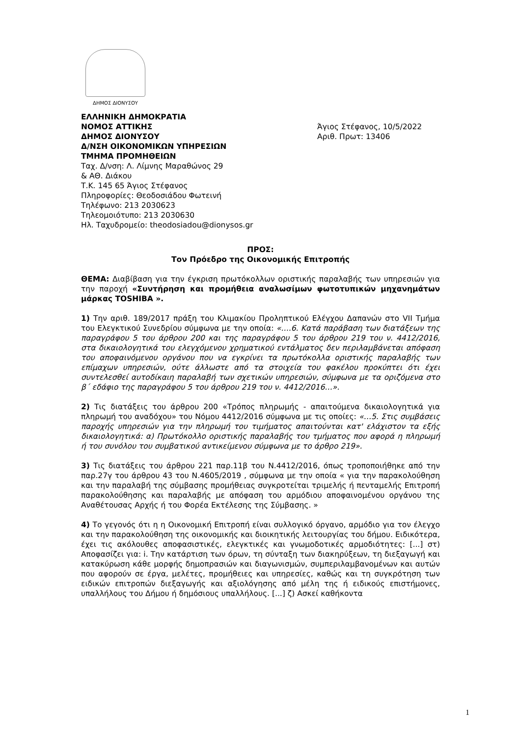ΔΗΜΟΣ ΔΙΟΝΥΣΟΥ
ΕΛΛΗΝΙΚΗ ΔΗΜΟΚΡΑΤΙΑ
ΝΟΜΟΣ ΑΤΤΙΚΗΣ
ΔΗΜΟΣ ΔΙΟΝΥΣΟΥ
Δ/ΝΣΗ ΟΙΚΟΝΟΜΙΚΩΝ ΥΠΗΡΕΣΙΩΝ
ΤΜΗΜΑ ΠΡΟΜΗΘΕΙΩΝ
Ταχ. Δ/νση: Λ. Λίμνης Μαραθώνος 29
& ΑΘ. Διάκου
Τ.Κ. 145 65 Άγιος Στέφανος
Πληροφορίες: Θεοδοσιάδου Φωτεινή
Τηλέφωνο: 213 2030623
Τηλεομοιότυπο: 213 2030630
Ηλ. Ταχυδρομείο: theodosiadou@dionysos.gr
Άγιος Στέφανος, 10/5/2022
Αριθ. Πρωτ: 13406
ΠΡΟΣ:
Τον Πρόεδρο της Οικονομικής Επιτροπής
ΘΕΜΑ: Διαβίβαση για την έγκριση πρωτόκολλων οριστικής παραλαβής των υπηρεσιών για την παροχή «Συντήρηση και προμήθεια αναλωσίμων φωτοτυπικών μηχανημάτων μάρκας TOSHIBA ».
1) Την αριθ. 189/2017 πράξη του Κλιμακίου Προληπτικού Ελέγχου Δαπανών στο VII Τμήμα του Ελεγκτικού Συνεδρίου σύμφωνα με την οποία: «….6. Κατά παράβαση των διατάξεων της παραγράφου 5 του άρθρου 200 και της παραγράφου 5 του άρθρου 219 του ν. 4412/2016, στα δικαιολογητικά του ελεγχόμενου χρηματικού εντάλματος δεν περιλαμβάνεται απόφαση του αποφαινόμενου οργάνου που να εγκρίνει τα πρωτόκολλα οριστικής παραλαβής των επίμαχων υπηρεσιών, ούτε άλλωστε από τα στοιχεία του φακέλου προκύπτει ότι έχει συντελεσθεί αυτοδίκαιη παραλαβή των σχετικών υπηρεσιών, σύμφωνα με τα οριζόμενα στο β΄ εδάφιο της παραγράφου 5 του άρθρου 219 του ν. 4412/2016…».
2) Τις διατάξεις του άρθρου 200 «Τρόπος πληρωμής - απαιτούμενα δικαιολογητικά για πληρωμή του αναδόχου» του Νόμου 4412/2016 σύμφωνα με τις οποίες: «…5. Στις συμβάσεις παροχής υπηρεσιών για την πληρωμή του τιμήματος απαιτούνται κατ' ελάχιστον τα εξής δικαιολογητικά: α) Πρωτόκολλο οριστικής παραλαβής του τμήματος που αφορά η πληρωμή ή του συνόλου του συμβατικού αντικείμενου σύμφωνα με το άρθρο 219».
3) Τις διατάξεις του άρθρου 221 παρ.11β του Ν.4412/2016, όπως τροποποιήθηκε από την παρ.27γ του άρθρου 43 του Ν.4605/2019 , σύμφωνα με την οποία « για την παρακολούθηση και την παραλαβή της σύμβασης προμήθειας συγκροτείται τριμελής ή πενταμελής Επιτροπή παρακολούθησης και παραλαβής με απόφαση του αρμόδιου αποφαινομένου οργάνου της Αναθέτουσας Αρχής ή του Φορέα Εκτέλεσης της Σύμβασης. »
4) Το γεγονός ότι η η Οικονομική Επιτροπή είναι συλλογικό όργανο, αρμόδιο για τον έλεγχο και την παρακολούθηση της οικονομικής και διοικητικής λειτουργίας του δήμου. Ειδικότερα, έχει τις ακόλουθες αποφασιστικές, ελεγκτικές και γνωμοδοτικές αρμοδιότητες: [...] στ) Αποφασίζει για: i. Την κατάρτιση των όρων, τη σύνταξη των διακηρύξεων, τη διεξαγωγή και κατακύρωση κάθε μορφής δημοπρασιών και διαγωνισμών, συμπεριλαμβανομένων και αυτών που αφορούν σε έργα, μελέτες, προμήθειες και υπηρεσίες, καθώς και τη συγκρότηση των ειδικών επιτροπών διεξαγωγής και αξιολόγησης από μέλη της ή ειδικούς επιστήμονες, υπαλλήλους του Δήμου ή δημόσιους υπαλλήλους. [...] ζ) Ασκεί καθήκοντα
1